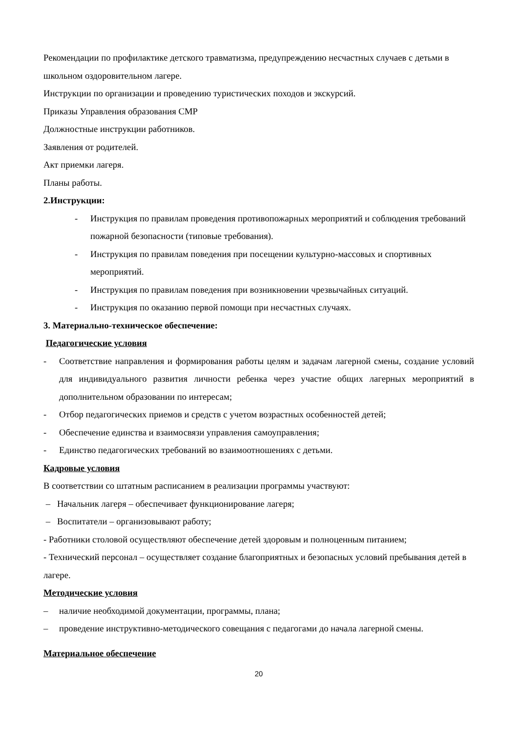Рекомендации по профилактике детского травматизма, предупреждению несчастных случаев с детьми в школьном оздоровительном лагере.
Инструкции по организации и проведению туристических походов и экскурсий.
Приказы Управления образования СМР
Должностные инструкции работников.
Заявления от родителей.
Акт приемки лагеря.
Планы работы.
2.Инструкции:
- Инструкция по правилам проведения противопожарных мероприятий и соблюдения требований пожарной безопасности (типовые требования).
- Инструкция по правилам поведения при посещении культурно-массовых и спортивных мероприятий.
- Инструкция по правилам поведения при возникновении чрезвычайных ситуаций.
- Инструкция по оказанию первой помощи при несчастных случаях.
3. Материально-техническое обеспечение:
Педагогические условия
- Соответствие направления и формирования работы целям и задачам лагерной смены, создание условий для индивидуального развития личности ребенка через участие общих лагерных мероприятий в дополнительном образовании по интересам;
- Отбор педагогических приемов и средств с учетом возрастных особенностей детей;
- Обеспечение единства и взаимосвязи управления самоуправления;
- Единство педагогических требований во взаимоотношениях с детьми.
Кадровые условия
В соответствии со штатным расписанием в реализации программы участвуют:
– Начальник лагеря – обеспечивает функционирование лагеря;
– Воспитатели – организовывают работу;
- Работники столовой осуществляют обеспечение детей здоровым и полноценным питанием;
- Технический персонал – осуществляет создание благоприятных и безопасных условий пребывания детей в лагере.
Методические условия
– наличие необходимой документации, программы, плана;
– проведение инструктивно-методического совещания с педагогами до начала лагерной смены.
Материальное обеспечение
20